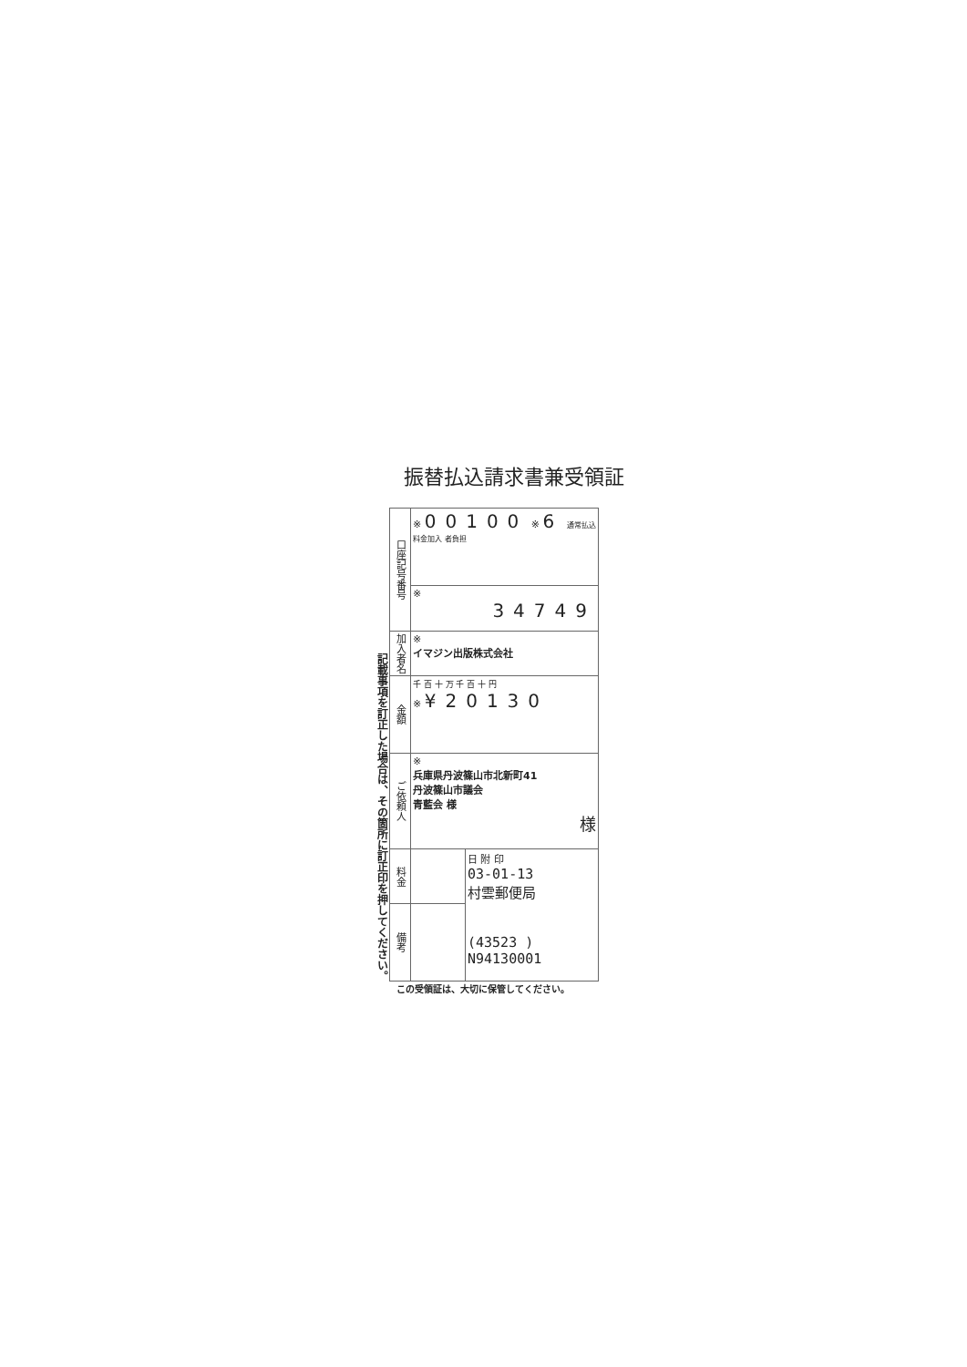振替払込請求書兼受領証
記載事項を訂正した場合は、その箇所に訂正印を押してください。
| 口座記号番号 | ※ 00100 ※ 6 通常払込 料金加入 者負担 | |
| | ※ 34749 | |
| 加入者名 | ※ イマジン出版株式会社 | |
| 金額 | 千 百 十 万 千 百 十 円 ※ ¥20130 | |
| ご依頼人 | ※ 兵庫県丹波篠山市北新町41 丹波篠山市議会 青藍会 様 様 | |
| 料金 | | 日 附 印 03-01-13 村雲郵便局 (43523 ) N94130001 |
| 備考 | | |
この受領証は、大切に保管してください。